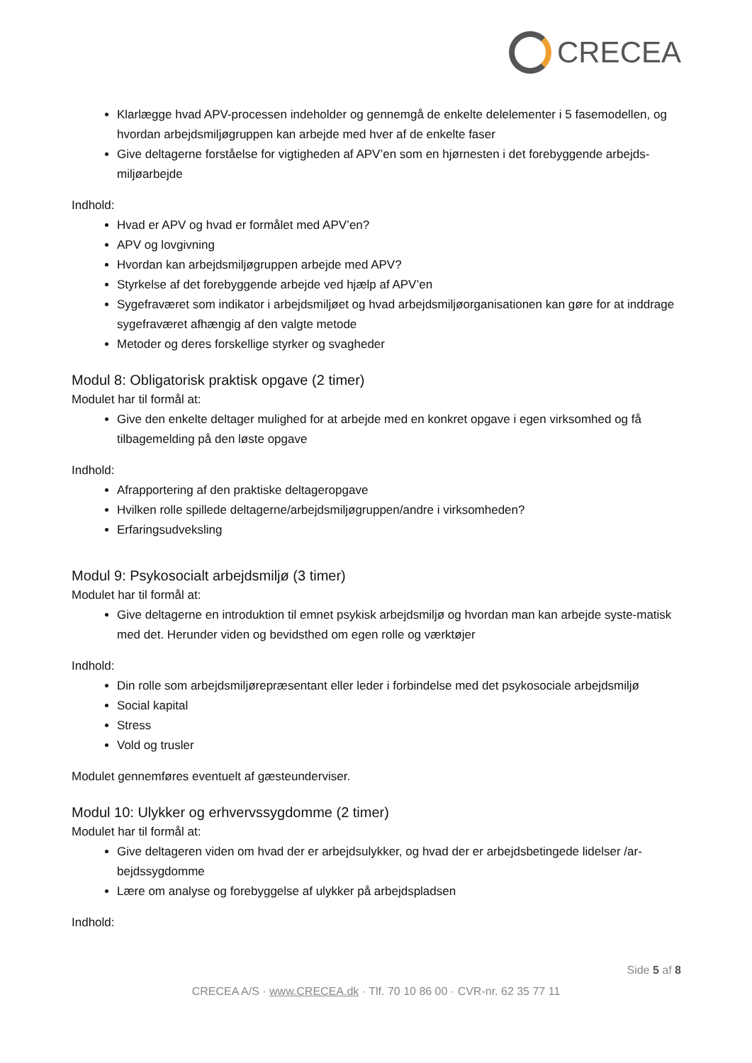CRECEA
Klarlægge hvad APV-processen indeholder og gennemgå de enkelte delelementer i 5 fasemodellen, og hvordan arbejdsmiljøgruppen kan arbejde med hver af de enkelte faser
Give deltagerne forståelse for vigtigheden af APV’en som en hjørnesten i det forebyggende arbejds-miljøarbejde
Indhold:
Hvad er APV og hvad er formålet med APV’en?
APV og lovgivning
Hvordan kan arbejdsmiljøgruppen arbejde med APV?
Styrkelse af det forebyggende arbejde ved hjælp af APV’en
Sygefraværet som indikator i arbejdsmiljøet og hvad arbejdsmiljøorganisationen kan gøre for at inddrage sygefraværet afhængig af den valgte metode
Metoder og deres forskellige styrker og svagheder
Modul 8: Obligatorisk praktisk opgave (2 timer)
Modulet har til formål at:
Give den enkelte deltager mulighed for at arbejde med en konkret opgave i egen virksomhed og få tilbagemelding på den løste opgave
Indhold:
Afrapportering af den praktiske deltageropgave
Hvilken rolle spillede deltagerne/arbejdsmiljøgruppen/andre i virksomheden?
Erfaringsudveksling
Modul 9: Psykosocialt arbejdsmiljø (3 timer)
Modulet har til formål at:
Give deltagerne en introduktion til emnet psykisk arbejdsmiljø og hvordan man kan arbejde syste-matisk med det. Herunder viden og bevidsthed om egen rolle og værktøjer
Indhold:
Din rolle som arbejdsmiljørepræsentant eller leder i forbindelse med det psykosociale arbejdsmiljø
Social kapital
Stress
Vold og trusler
Modulet gennemføres eventuelt af gæsteunderviser.
Modul 10: Ulykker og erhvervssygdomme (2 timer)
Modulet har til formål at:
Give deltageren viden om hvad der er arbejdsulykker, og hvad der er arbejdsbetingede lidelser /ar-bejdssygdomme
Lære om analyse og forebyggelse af ulykker på arbejdspladsen
Indhold:
Side 5 af 8
CRECEA A/S · www.CRECEA.dk · Tlf. 70 10 86 00 · CVR-nr. 62 35 77 11